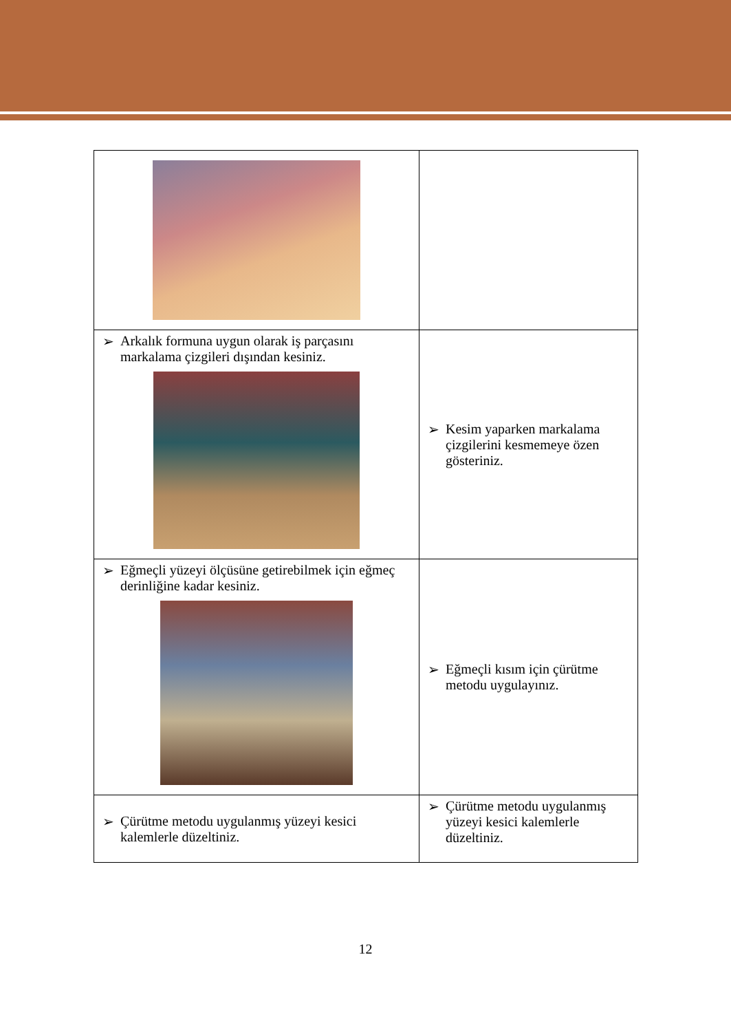| ➢ Arkalık formuna uygun olarak iş parçasını markalama çizgileri dışından kesiniz. | ➢ Kesim yaparken markalama çizgilerini kesmemeye özen gösteriniz. |
| ➢ Eğmeçli yüzeyi ölçüsüne getirebilmek için eğmeç derinliğine kadar kesiniz. | ➢ Eğmeçli kısım için çürütme metodu uygulayınız. |
| ➢ Çürütme metodu uygulanmış yüzeyi kesici kalemlerle düzeltiniz. | ➢ Çürütme metodu uygulanmış yüzeyi kesici kalemlerle düzeltiniz. |
12